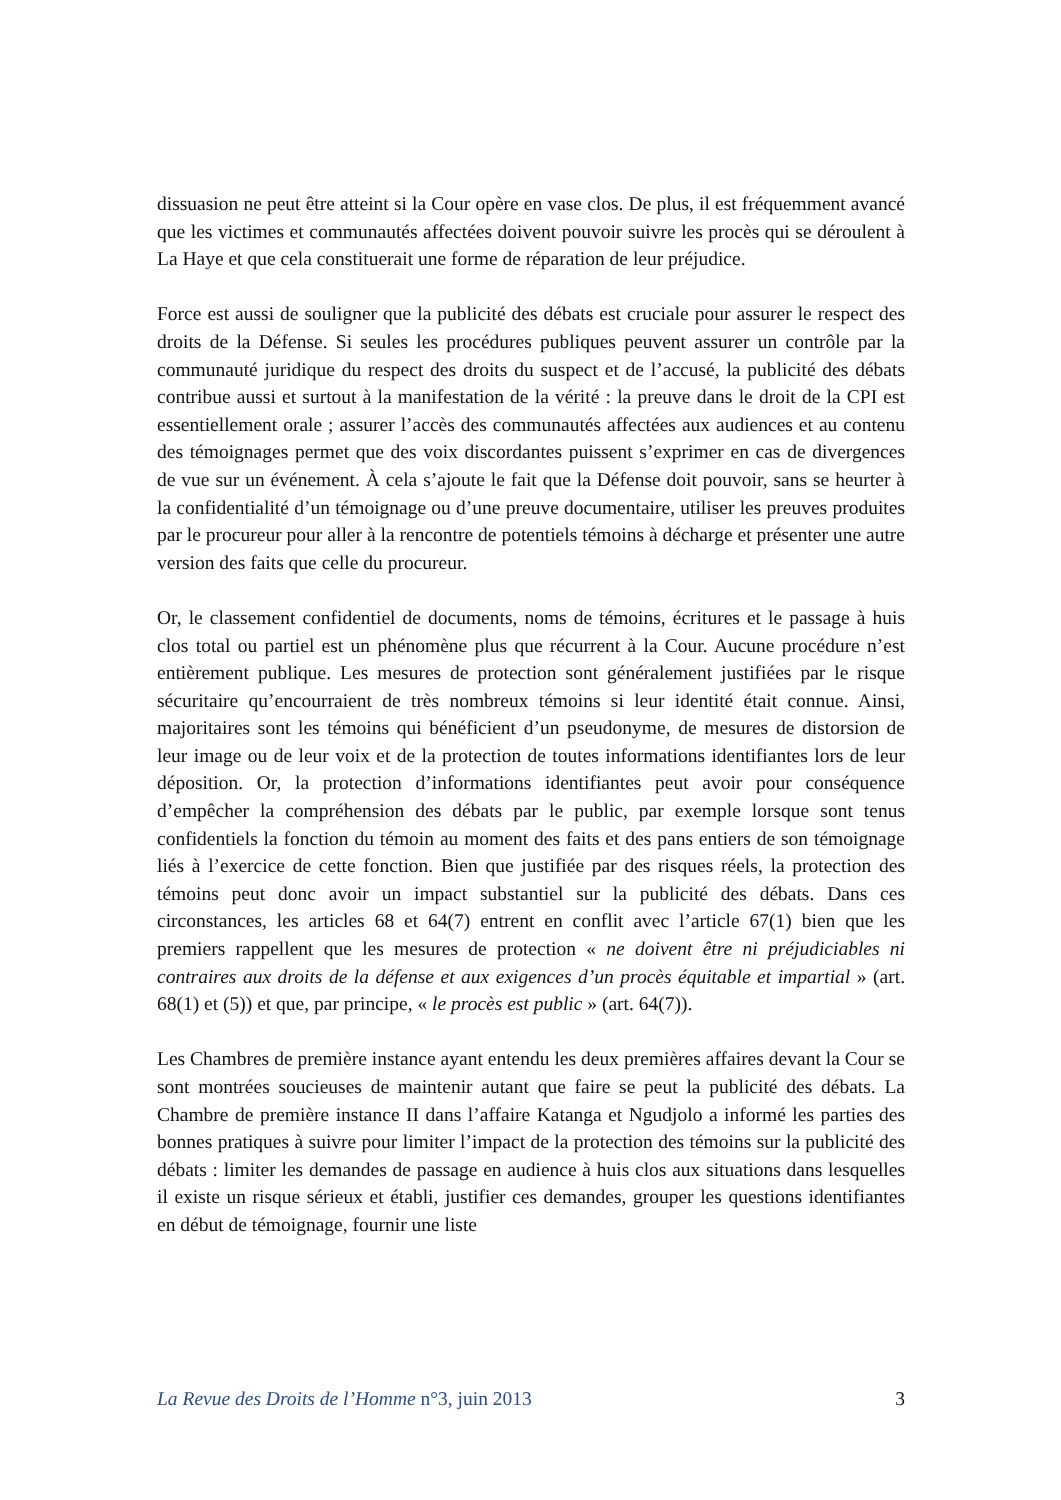dissuasion ne peut être atteint si la Cour opère en vase clos. De plus, il est fréquemment avancé que les victimes et communautés affectées doivent pouvoir suivre les procès qui se déroulent à La Haye et que cela constituerait une forme de réparation de leur préjudice.
Force est aussi de souligner que la publicité des débats est cruciale pour assurer le respect des droits de la Défense. Si seules les procédures publiques peuvent assurer un contrôle par la communauté juridique du respect des droits du suspect et de l’accusé, la publicité des débats contribue aussi et surtout à la manifestation de la vérité : la preuve dans le droit de la CPI est essentiellement orale ; assurer l’accès des communautés affectées aux audiences et au contenu des témoignages permet que des voix discordantes puissent s’exprimer en cas de divergences de vue sur un événement. À cela s’ajoute le fait que la Défense doit pouvoir, sans se heurter à la confidentialité d’un témoignage ou d’une preuve documentaire, utiliser les preuves produites par le procureur pour aller à la rencontre de potentiels témoins à décharge et présenter une autre version des faits que celle du procureur.
Or, le classement confidentiel de documents, noms de témoins, écritures et le passage à huis clos total ou partiel est un phénomène plus que récurrent à la Cour. Aucune procédure n’est entièrement publique. Les mesures de protection sont généralement justifiées par le risque sécuritaire qu’encourraient de très nombreux témoins si leur identité était connue. Ainsi, majoritaires sont les témoins qui bénéficient d’un pseudonyme, de mesures de distorsion de leur image ou de leur voix et de la protection de toutes informations identifiantes lors de leur déposition. Or, la protection d’informations identifiantes peut avoir pour conséquence d’empêcher la compréhension des débats par le public, par exemple lorsque sont tenus confidentiels la fonction du témoin au moment des faits et des pans entiers de son témoignage liés à l’exercice de cette fonction. Bien que justifiée par des risques réels, la protection des témoins peut donc avoir un impact substantiel sur la publicité des débats. Dans ces circonstances, les articles 68 et 64(7) entrent en conflit avec l’article 67(1) bien que les premiers rappellent que les mesures de protection « ne doivent être ni préjudiciables ni contraires aux droits de la défense et aux exigences d’un procès équitable et impartial » (art. 68(1) et (5)) et que, par principe, « le procès est public » (art. 64(7)).
Les Chambres de première instance ayant entendu les deux premières affaires devant la Cour se sont montrées soucieuses de maintenir autant que faire se peut la publicité des débats. La Chambre de première instance II dans l’affaire Katanga et Ngudjolo a informé les parties des bonnes pratiques à suivre pour limiter l’impact de la protection des témoins sur la publicité des débats : limiter les demandes de passage en audience à huis clos aux situations dans lesquelles il existe un risque sérieux et établi, justifier ces demandes, grouper les questions identifiantes en début de témoignage, fournir une liste
La Revue des Droits de l’Homme n°3, juin 2013 3